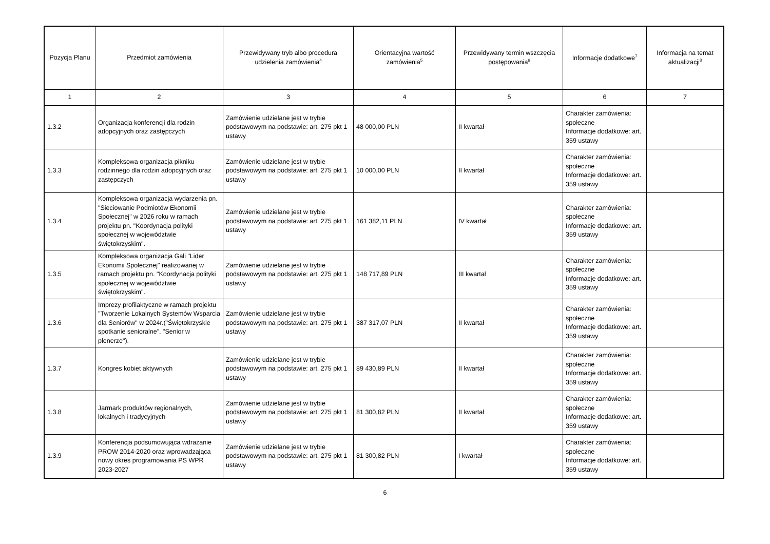| Pozycja Planu | Przedmiot zamówienia | Przewidywany tryb albo procedura udzielenia zamówienia<sup>4</sup> | Orientacyjna wartość zamówienia<sup>5</sup> | Przewidywany termin wszczęcia postępowania<sup>6</sup> | Informacje dodatkowe<sup>7</sup> | Informacja na temat aktualizacji<sup>8</sup> |
| --- | --- | --- | --- | --- | --- | --- |
| 1 | 2 | 3 | 4 | 5 | 6 | 7 |
| 1.3.2 | Organizacja konferencji dla rodzin adopcyjnych oraz zastępczych | Zamówienie udzielane jest w trybie podstawowym na podstawie: art. 275 pkt 1 ustawy | 48 000,00 PLN | II kwartał | Charakter zamówienia: społeczne Informacje dodatkowe: art. 359 ustawy | |
| 1.3.3 | Kompleksowa organizacja pikniku rodzinnego dla rodzin adopcyjnych oraz zastępczych | Zamówienie udzielane jest w trybie podstawowym na podstawie: art. 275 pkt 1 ustawy | 10 000,00 PLN | II kwartał | Charakter zamówienia: społeczne Informacje dodatkowe: art. 359 ustawy | |
| 1.3.4 | Kompleksowa organizacja wydarzenia pn. "Sieciowanie Podmiotów Ekonomii Społecznej" w 2026 roku w ramach projektu pn. "Koordynacja polityki społecznej w województwie świętokrzyskim". | Zamówienie udzielane jest w trybie podstawowym na podstawie: art. 275 pkt 1 ustawy | 161 382,11 PLN | IV kwartał | Charakter zamówienia: społeczne Informacje dodatkowe: art. 359 ustawy | |
| 1.3.5 | Kompleksowa organizacja Gali "Lider Ekonomii Społecznej" realizowanej w ramach projektu pn. "Koordynacja polityki społecznej w województwie świętokrzyskim". | Zamówienie udzielane jest w trybie podstawowym na podstawie: art. 275 pkt 1 ustawy | 148 717,89 PLN | III kwartał | Charakter zamówienia: społeczne Informacje dodatkowe: art. 359 ustawy | |
| 1.3.6 | Imprezy profilaktyczne w ramach projektu "Tworzenie Lokalnych Systemów Wsparcia dla Seniorów" w 2024r.("Świętokrzyskie spotkanie senioralne", "Senior w plenerze"). | Zamówienie udzielane jest w trybie podstawowym na podstawie: art. 275 pkt 1 ustawy | 387 317,07 PLN | II kwartał | Charakter zamówienia: społeczne Informacje dodatkowe: art. 359 ustawy | |
| 1.3.7 | Kongres kobiet aktywnych | Zamówienie udzielane jest w trybie podstawowym na podstawie: art. 275 pkt 1 ustawy | 89 430,89 PLN | II kwartał | Charakter zamówienia: społeczne Informacje dodatkowe: art. 359 ustawy | |
| 1.3.8 | Jarmark produktów regionalnych, lokalnych i tradycyjnych | Zamówienie udzielane jest w trybie podstawowym na podstawie: art. 275 pkt 1 ustawy | 81 300,82 PLN | II kwartał | Charakter zamówienia: społeczne Informacje dodatkowe: art. 359 ustawy | |
| 1.3.9 | Konferencja podsumowująca wdrażanie PROW 2014-2020 oraz wprowadzająca nowy okres programowania PS WPR 2023-2027 | Zamówienie udzielane jest w trybie podstawowym na podstawie: art. 275 pkt 1 ustawy | 81 300,82 PLN | I kwartał | Charakter zamówienia: społeczne Informacje dodatkowe: art. 359 ustawy | |
6